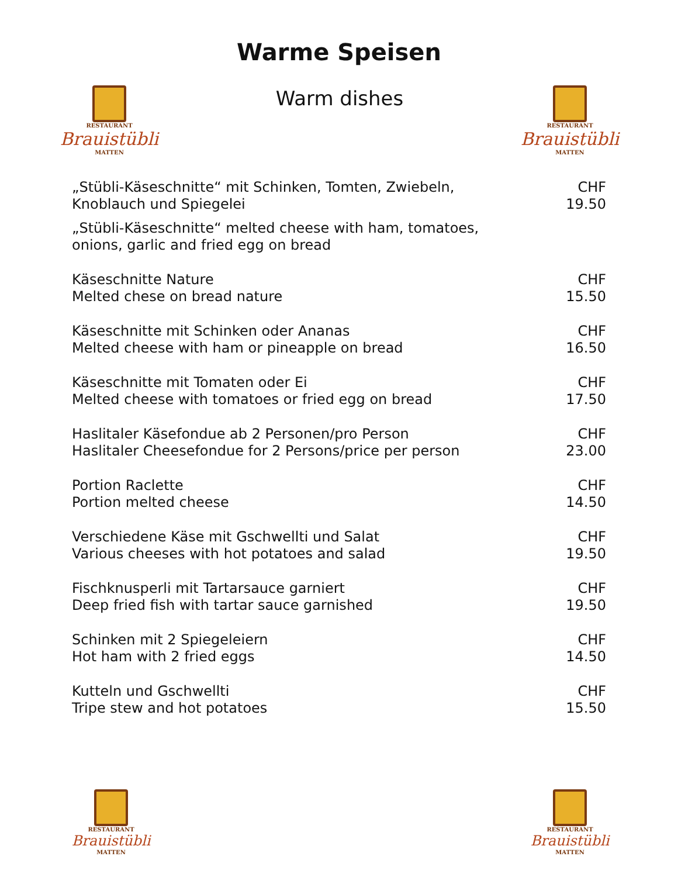Warme Speisen
RESTAURANT
Brauistübli
MATTEN
Warm dishes
RESTAURANT
Brauistübli
MATTEN
„Stübli-Käseschnitte“ mit Schinken, Tomten, Zwiebeln,
Knoblauch und Spiegelei
CHF 19.50
„Stübli-Käseschnitte“ melted cheese with ham, tomatoes,
onions, garlic and fried egg on bread
Käseschnitte Nature
Melted chese on bread nature
CHF 15.50
Käseschnitte mit Schinken oder Ananas
Melted cheese with ham or pineapple on bread
CHF 16.50
Käseschnitte mit Tomaten oder Ei
Melted cheese with tomatoes or fried egg on bread
CHF 17.50
Haslitaler Käsefondue ab 2 Personen/pro Person
Haslitaler Cheesefondue for 2 Persons/price per person
CHF 23.00
Portion Raclette
Portion melted cheese
CHF 14.50
Verschiedene Käse mit Gschwellti und Salat
Various cheeses with hot potatoes and salad
CHF 19.50
Fischknusperli mit Tartarsauce garniert
Deep fried fish with tartar sauce garnished
CHF 19.50
Schinken mit 2 Spiegeleiern
Hot ham with 2 fried eggs
CHF 14.50
Kutteln und Gschwellti
Tripe stew and hot potatoes
CHF 15.50
RESTAURANT
Brauistübli
MATTEN
RESTAURANT
Brauistübli
MATTEN